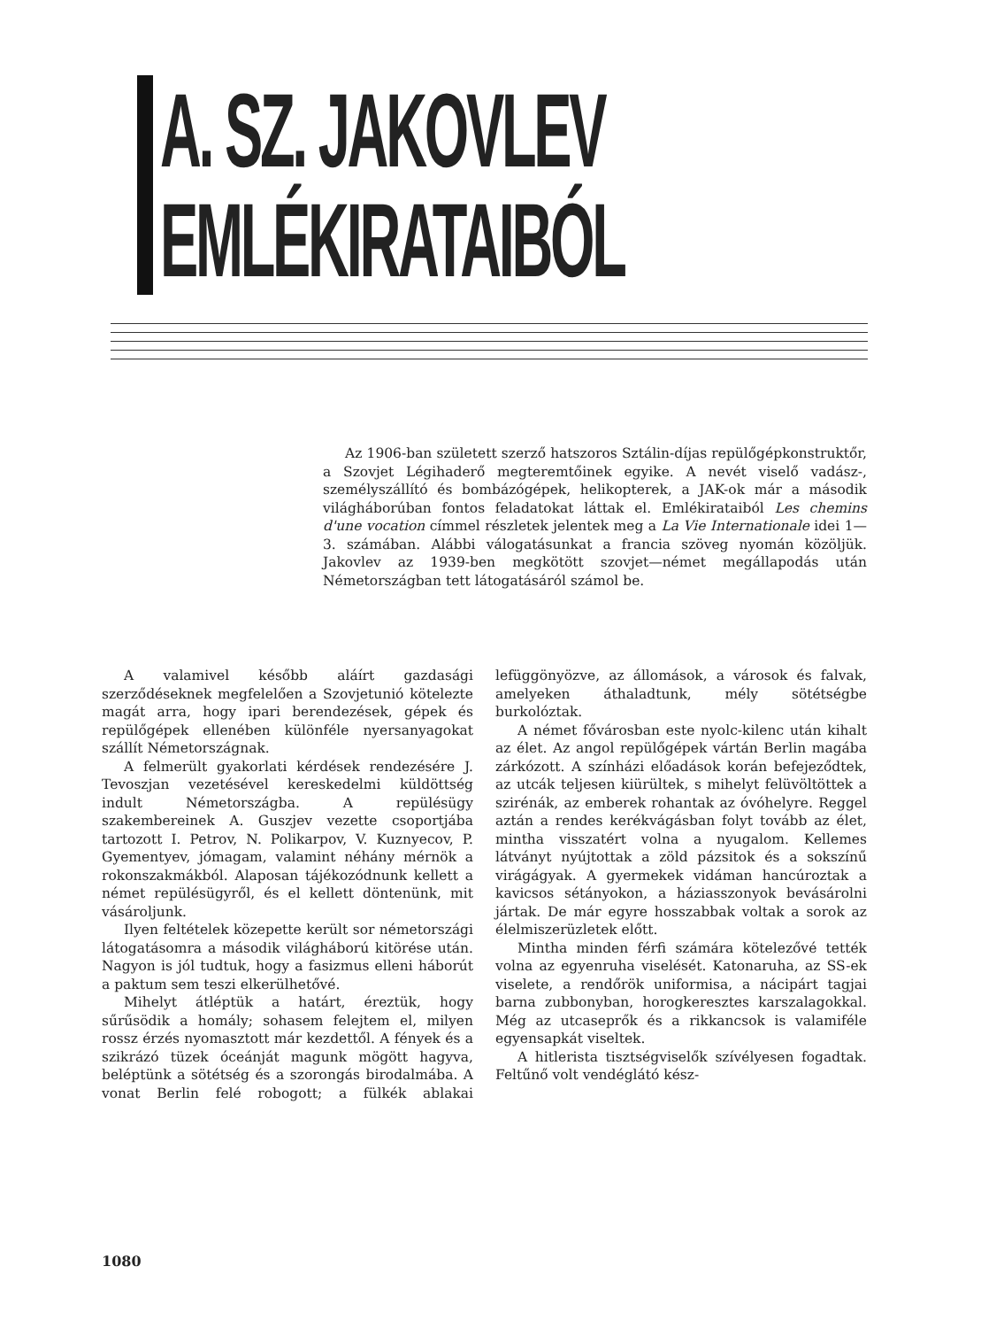A. SZ. JAKOVLEV
EMLÉKIRATAIBÓL
Az 1906-ban született szerző hatszoros Sztálin-díjas repülőgépkonstruktőr, a Szovjet Légihaderő megteremtőinek egyike. A nevét viselő vadász-, személyszállító és bombázógépek, helikopterek, a JAK-ok már a második világháborúban fontos feladatokat láttak el. Emlékirataiból Les chemins d'une vocation címmel részletek jelentek meg a La Vie Internationale idei 1—3. számában. Alábbi válogatásunkat a francia szöveg nyomán közöljük. Jakovlev az 1939-ben megkötött szovjet—német megállapodás után Németországban tett látogatásáról számol be.
A valamivel később aláírt gazdasági szerződéseknek megfelelően a Szovjetunió kötelezte magát arra, hogy ipari berendezések, gépek és repülőgépek ellenében különféle nyersanyagokat szállít Németországnak.
A felmerült gyakorlati kérdések rendezésére J. Tevoszjan vezetésével kereskedelmi küldöttség indult Németországba. A repülésügy szakembereinek A. Guszjev vezette csoportjába tartozott I. Petrov, N. Polikarpov, V. Kuznyecov, P. Gyementyev, jómagam, valamint néhány mérnök a rokonszakmákból. Alaposan tájékozódnunk kellett a német repülésügyről, és el kellett döntenünk, mit vásároljunk.
Ilyen feltételek közepette került sor németországi látogatásomra a második világháború kitörése után. Nagyon is jól tudtuk, hogy a fasizmus elleni háborút a paktum sem teszi elkerülhetővé.
Mihelyt átléptük a határt, éreztük, hogy sűrűsödik a homály; sohasem felejtem el, milyen rossz érzés nyomasztott már kezdettől. A fények és a szikrázó tüzek óceánját magunk mögött hagyva, beléptünk a sötétség és a szorongás birodalmába. A vonat Berlin felé robogott; a fülkék ablakai lefüggönyözve, az állomások, a városok és falvak, amelyeken áthaladtunk, mély sötétségbe burkolóztak.
A német fővárosban este nyolc-kilenc után kihalt az élet. Az angol repülőgépek vártán Berlin magába zárkózott. A színházi előadások korán befejeződtek, az utcák teljesen kiürültek, s mihelyt felüvöltöttek a szirénák, az emberek rohantak az óvóhelyre. Reggel aztán a rendes kerékvágásban folyt tovább az élet, mintha visszatért volna a nyugalom. Kellemes látványt nyújtottak a zöld pázsitok és a sokszínű virágágyak. A gyermekek vidáman hancúroztak a kavicsos sétányokon, a háziasszonyok bevásárolni jártak. De már egyre hosszabbak voltak a sorok az élelmiszerüzletek előtt.
Mintha minden férfi számára kötelezővé tették volna az egyenruha viselését. Katonaruha, az SS-ek viselete, a rendőrök uniformisa, a nácipárt tagjai barna zubbonyban, horogkeresztes karszalagokkal. Még az utcaseprők és a rikkancsok is valamiféle egyensapkát viseltek.
A hitlerista tisztségviselők szívélyesen fogadtak. Feltűnő volt vendéglátó kész-
1080